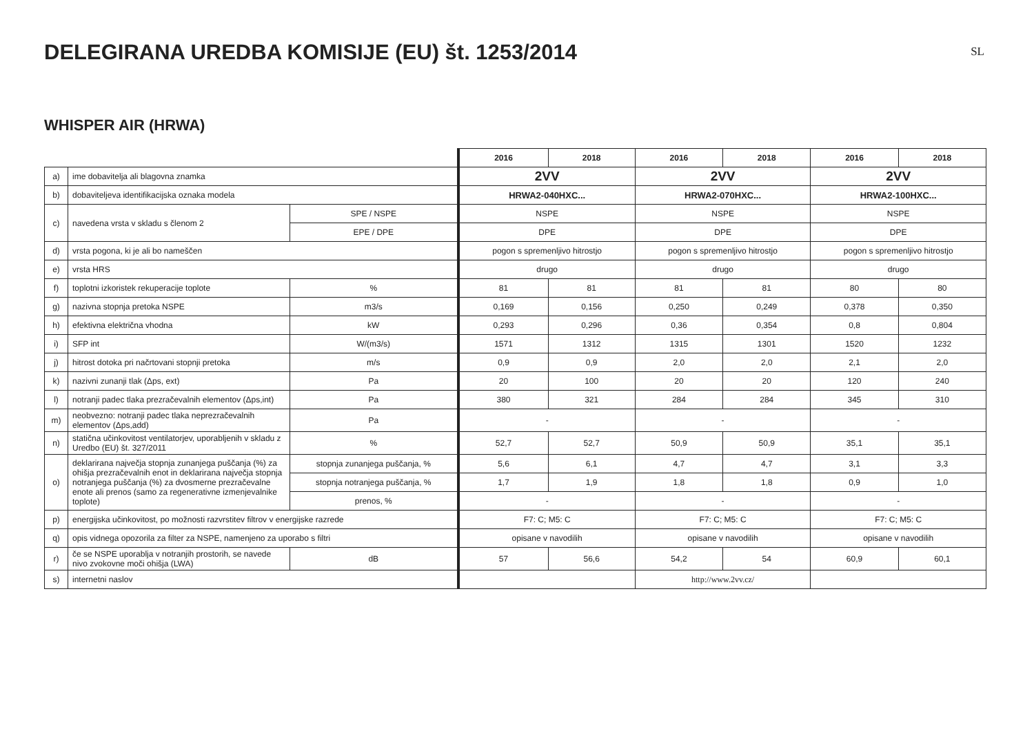DELEGIRANA UREDBA KOMISIJE (EU) št. 1253/2014
SL
WHISPER AIR (HRWA)
| | | | 2016 | 2018 | 2016 | 2018 | 2016 | 2018 |
| a) | ime dobavitelja ali blagovna znamka | | 2VV | | 2VV | | 2VV | |
| b) | dobaviteljeva identifikacijska oznaka modela | | HRWA2-040HXC... | | HRWA2-070HXC... | | HRWA2-100HXC... | |
| c) | navedena vrsta v skladu s členom 2 | SPE / NSPE | NSPE | | NSPE | | NSPE | |
| | | EPE / DPE | DPE | | DPE | | DPE | |
| d) | vrsta pogona, ki je ali bo nameščen | | pogon s spremenljivo hitrostjo | | pogon s spremenljivo hitrostjo | | pogon s spremenljivo hitrostjo | |
| e) | vrsta HRS | | drugo | | drugo | | drugo | |
| f) | toplotni izkoristek rekuperacije toplote | % | 81 | 81 | 81 | 81 | 80 | 80 |
| g) | nazivna stopnja pretoka NSPE | m3/s | 0,169 | 0,156 | 0,250 | 0,249 | 0,378 | 0,350 |
| h) | efektivna električna vhodna | kW | 0,293 | 0,296 | 0,36 | 0,354 | 0,8 | 0,804 |
| i) | SFP int | W/(m3/s) | 1571 | 1312 | 1315 | 1301 | 1520 | 1232 |
| j) | hitrost dotoka pri načrtovani stopnji pretoka | m/s | 0,9 | 0,9 | 2,0 | 2,0 | 2,1 | 2,0 |
| k) | nazivni zunanji tlak (Δps, ext) | Pa | 20 | 100 | 20 | 20 | 120 | 240 |
| l) | notranji padec tlaka prezračevalnih elementov (Δps,int) | Pa | 380 | 321 | 284 | 284 | 345 | 310 |
| m) | neobvezno: notranji padec tlaka neprezračevalnih elementov (Δps,add) | Pa | - | | - | | - | |
| n) | statična učinkovitost ventilatorjev, uporabljenih v skladu z Uredbo (EU) št. 327/2011 | % | 52,7 | 52,7 | 50,9 | 50,9 | 35,1 | 35,1 |
| o) | deklarirana največja stopnja zunanjega puščanja (%) za ohišja prezračevalnih enot in deklarirana največja stopnja notranjega puščanja (%) za dvosmerne prezračevalne enote ali prenos (samo za regenerativne izmenjevalnike toplote) | stopnja zunanjega puščanja, % | 5,6 | 6,1 | 4,7 | 4,7 | 3,1 | 3,3 |
| | | stopnja notranjega puščanja, % | 1,7 | 1,9 | 1,8 | 1,8 | 0,9 | 1,0 |
| | | prenos, % | - | | - | | - | |
| p) | energijska učinkovitost, po možnosti razvrstitev filtrov v energijske razrede | | F7: C; M5: C | | F7: C; M5: C | | F7: C; M5: C | |
| q) | opis vidnega opozorila za filter za NSPE, namenjeno za uporabo s filtri | | opisane v navodilih | | opisane v navodilih | | opisane v navodilih | |
| r) | če se NSPE uporablja v notranjih prostorih, se navede nivo zvokovne moči ohišja (LWA) | dB | 57 | 56,6 | 54,2 | 54 | 60,9 | 60,1 |
| s) | internetni naslov | | | | http://www.2vv.cz/ | | | |